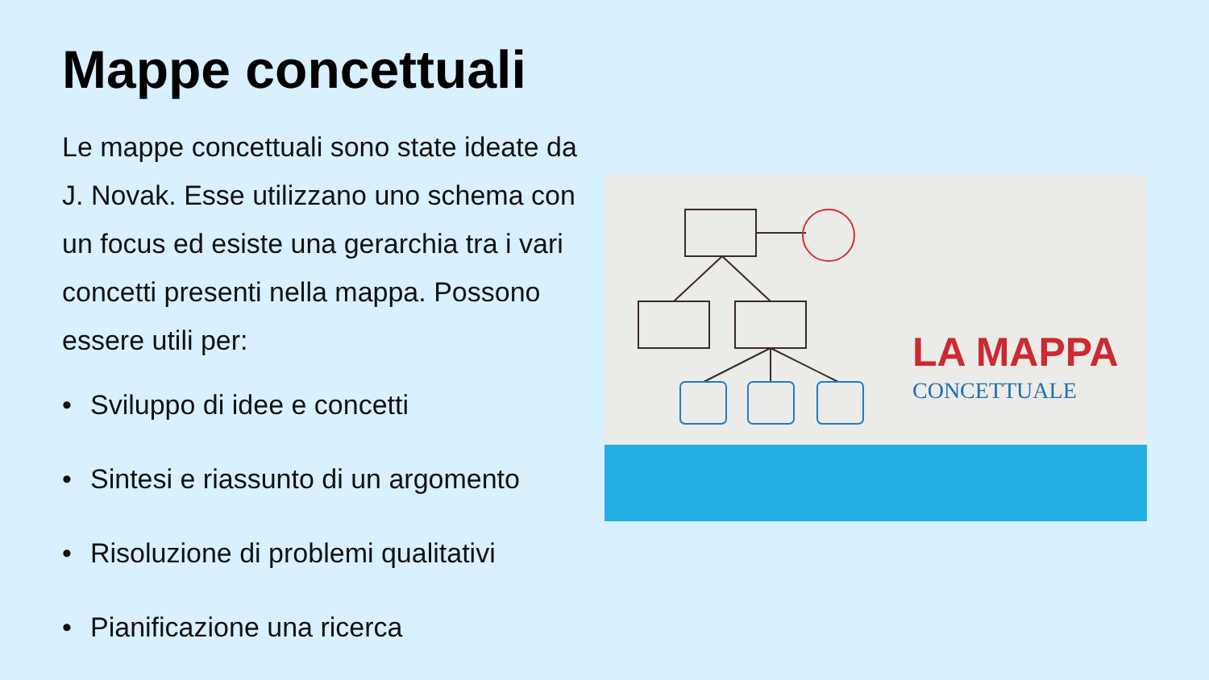Mappe concettuali
Le mappe concettuali sono state ideate da J. Novak. Esse utilizzano uno schema con un focus ed esiste una gerarchia tra i vari concetti presenti nella mappa. Possono essere utili per:
• Sviluppo di idee e concetti
• Sintesi e riassunto di un argomento
• Risoluzione di problemi qualitativi
• Pianificazione una ricerca
LA MAPPA
CONCETTUALE